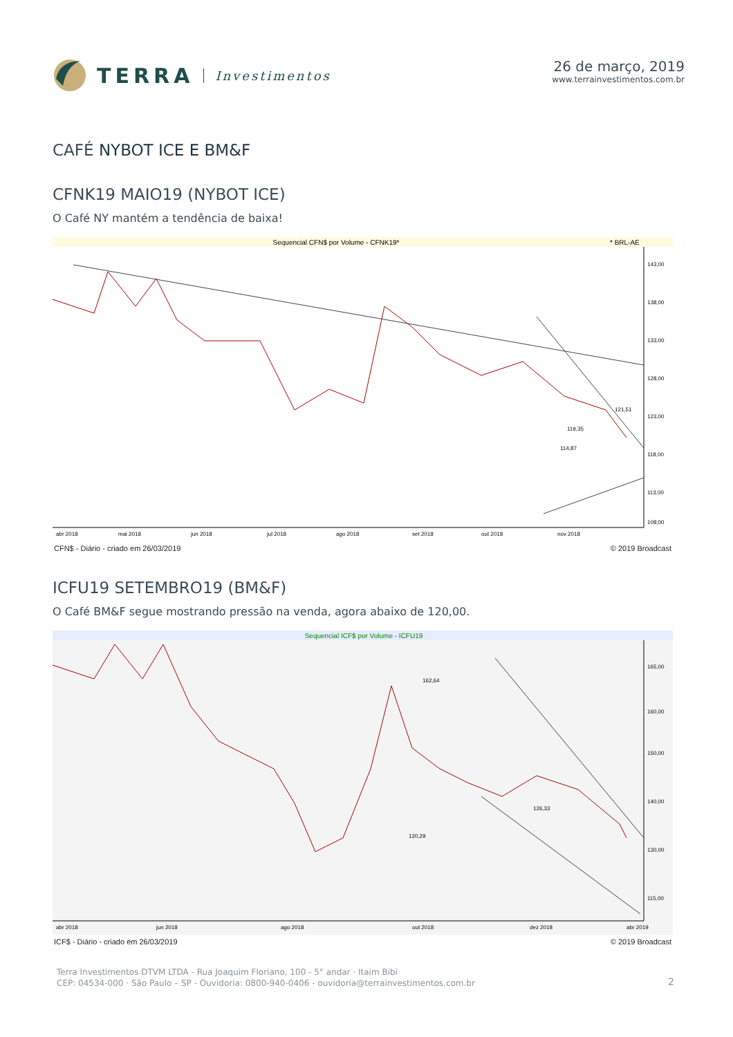TERRA Investimentos 26 de março, 2019
www.terrainvestimentos.com.br
CAFÉ NYBOT ICE E BM&F
CFNK19 MAIO19 (NYBOT ICE)
O Café NY mantém a tendência de baixa!
Sequencial CFN$ por Volume - CFNK19*
* BRL-AE
143,00
138,00
133,00
128,00
123,00
118,00
113,00
108,00
121,51
119,35
114,87
abr 2018
mai 2018
jun 2018
jul 2018
ago 2018
set 2018
out 2018
nov 2018
CFN$ - Diário - criado em 26/03/2019 © 2019 Broadcast
ICFU19 SETEMBRO19 (BM&F)
O Café BM&F segue mostrando pressão na venda, agora abaixo de 120,00.
Sequencial ICF$ por Volume - ICFU19
165,00
160,00
150,00
140,00
130,00
115,00
162,64
120,29
126,33
abr 2018
jun 2018
ago 2018
out 2018
dez 2018
abr 2019
ICF$ - Diário - criado em 26/03/2019 © 2019 Broadcast
Terra Investimentos DTVM LTDA - Rua Joaquim Floriano, 100 - 5° andar · Itaim Bibi
CEP: 04534-000 · São Paulo – SP - Ouvidoria: 0800-940-0406 - ouvidoria@terrainvestimentos.com.br
2